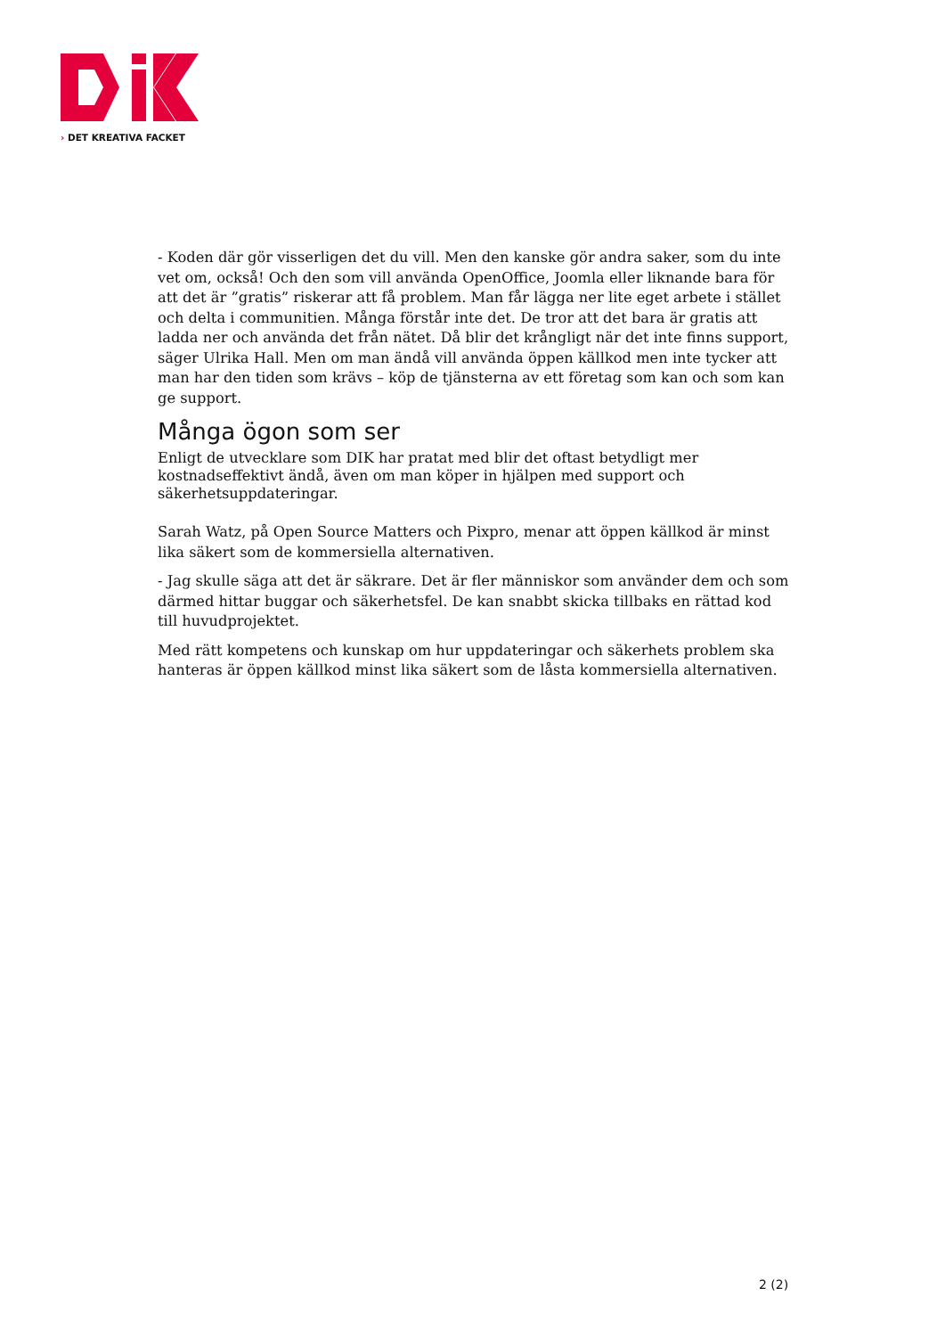› DET KREATIVA FACKET
- Koden där gör visserligen det du vill. Men den kanske gör andra saker, som du inte vet om, också! Och den som vill använda OpenOffice, Joomla eller liknande bara för att det är ”gratis” riskerar att få problem. Man får lägga ner lite eget arbete i stället och delta i communitien. Många förstår inte det. De tror att det bara är gratis att ladda ner och använda det från nätet. Då blir det krångligt när det inte finns support, säger Ulrika Hall. Men om man ändå vill använda öppen källkod men inte tycker att man har den tiden som krävs – köp de tjänsterna av ett företag som kan och som kan ge support.
Många ögon som ser
Enligt de utvecklare som DIK har pratat med blir det oftast betydligt mer kostnadseffektivt ändå, även om man köper in hjälpen med support och säkerhetsuppdateringar.
Sarah Watz, på Open Source Matters och Pixpro, menar att öppen källkod är minst lika säkert som de kommersiella alternativen.
- Jag skulle säga att det är säkrare. Det är fler människor som använder dem och som därmed hittar buggar och säkerhetsfel. De kan snabbt skicka tillbaks en rättad kod till huvudprojektet.
Med rätt kompetens och kunskap om hur uppdateringar och säkerhets problem ska hanteras är öppen källkod minst lika säkert som de låsta kommersiella alternativen.
2 (2)